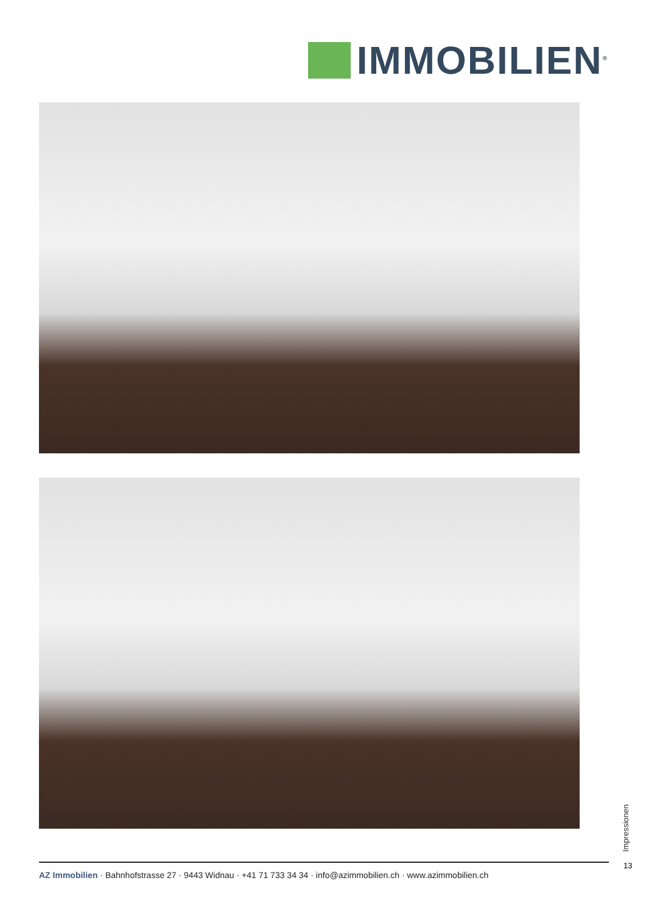IMMOBILIEN<sup>®</sup>
Impressionen
13
AZ Immobilien · Bahnhofstrasse 27 · 9443 Widnau · +41 71 733 34 34 · info@azimmobilien.ch · www.azimmobilien.ch